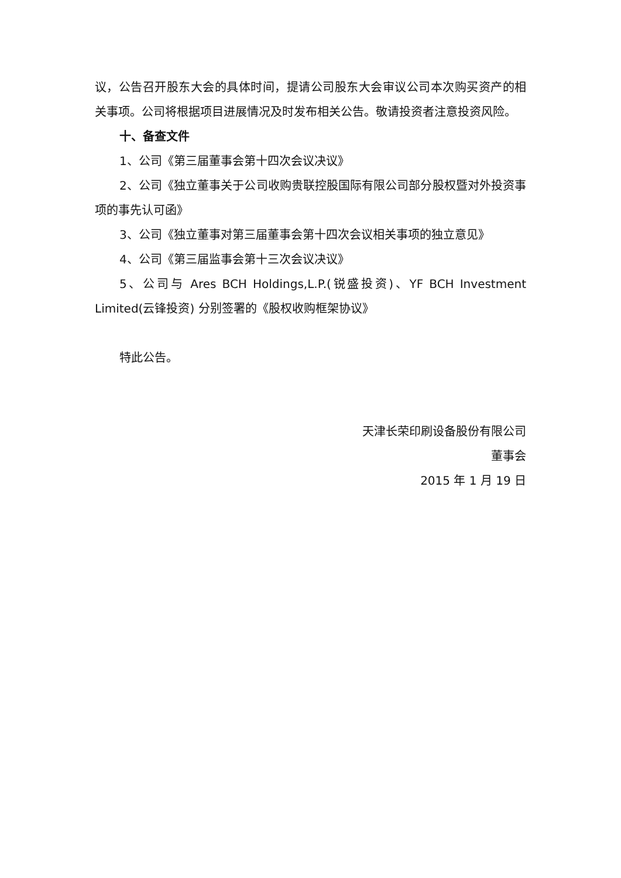议，公告召开股东大会的具体时间，提请公司股东大会审议公司本次购买资产的相关事项。公司将根据项目进展情况及时发布相关公告。敬请投资者注意投资风险。
十、备查文件
1、公司《第三届董事会第十四次会议决议》
2、公司《独立董事关于公司收购贵联控股国际有限公司部分股权暨对外投资事项的事先认可函》
3、公司《独立董事对第三届董事会第十四次会议相关事项的独立意见》
4、公司《第三届监事会第十三次会议决议》
5、公司与 Ares BCH Holdings,L.P.(锐盛投资)、YF BCH Investment Limited(云锋投资) 分别签署的《股权收购框架协议》
特此公告。
天津长荣印刷设备股份有限公司
董事会
2015 年 1 月 19 日